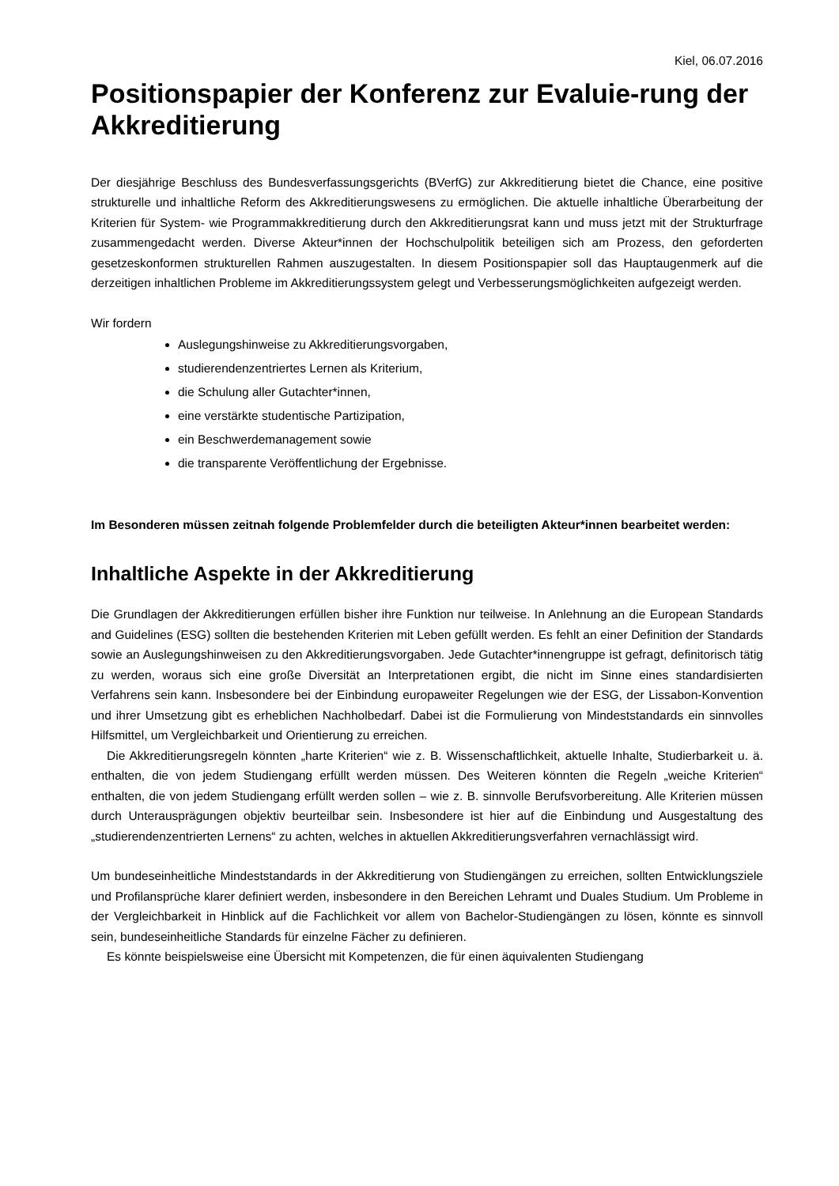Kiel, 06.07.2016
Positionspapier der Konferenz zur Evaluie-rung der Akkreditierung
Der diesjährige Beschluss des Bundesverfassungsgerichts (BVerfG) zur Akkreditierung bietet die Chance, eine positive strukturelle und inhaltliche Reform des Akkreditierungswesens zu ermöglichen. Die aktuelle inhaltliche Überarbeitung der Kriterien für System- wie Programmakkreditierung durch den Akkreditierungsrat kann und muss jetzt mit der Strukturfrage zusammengedacht werden. Diverse Akteur*innen der Hochschulpolitik beteiligen sich am Prozess, den geforderten gesetzeskonformen strukturellen Rahmen auszugestalten. In diesem Positionspapier soll das Hauptaugenmerk auf die derzeitigen inhaltlichen Probleme im Akkreditierungssystem gelegt und Verbesserungsmöglichkeiten aufgezeigt werden.
Wir fordern
Auslegungshinweise zu Akkreditierungsvorgaben,
studierendenzentriertes Lernen als Kriterium,
die Schulung aller Gutachter*innen,
eine verstärkte studentische Partizipation,
ein Beschwerdemanagement sowie
die transparente Veröffentlichung der Ergebnisse.
Im Besonderen müssen zeitnah folgende Problemfelder durch die beteiligten Akteur*innen bearbeitet werden:
Inhaltliche Aspekte in der Akkreditierung
Die Grundlagen der Akkreditierungen erfüllen bisher ihre Funktion nur teilweise. In Anlehnung an die European Standards and Guidelines (ESG) sollten die bestehenden Kriterien mit Leben gefüllt werden. Es fehlt an einer Definition der Standards sowie an Auslegungshinweisen zu den Akkreditierungsvorgaben. Jede Gutachter*innengruppe ist gefragt, definitorisch tätig zu werden, woraus sich eine große Diversität an Interpretationen ergibt, die nicht im Sinne eines standardisierten Verfahrens sein kann. Insbesondere bei der Einbindung europaweiter Regelungen wie der ESG, der Lissabon-Konvention und ihrer Umsetzung gibt es erheblichen Nachholbedarf. Dabei ist die Formulierung von Mindeststandards ein sinnvolles Hilfsmittel, um Vergleichbarkeit und Orientierung zu erreichen.
Die Akkreditierungsregeln könnten „harte Kriterien“ wie z. B. Wissenschaftlichkeit, aktuelle Inhalte, Studierbarkeit u. ä. enthalten, die von jedem Studiengang erfüllt werden müssen. Des Weiteren könnten die Regeln „weiche Kriterien“ enthalten, die von jedem Studiengang erfüllt werden sollen – wie z. B. sinnvolle Berufsvorbereitung. Alle Kriterien müssen durch Unterausprägungen objektiv beurteilbar sein. Insbesondere ist hier auf die Einbindung und Ausgestaltung des „studierendenzentrierten Lernens“ zu achten, welches in aktuellen Akkreditierungsverfahren vernachlässigt wird.
Um bundeseinheitliche Mindeststandards in der Akkreditierung von Studiengängen zu erreichen, sollten Entwicklungsziele und Profilansprüche klarer definiert werden, insbesondere in den Bereichen Lehramt und Duales Studium. Um Probleme in der Vergleichbarkeit in Hinblick auf die Fachlichkeit vor allem von Bachelor-Studiengängen zu lösen, könnte es sinnvoll sein, bundeseinheitliche Standards für einzelne Fächer zu definieren.
Es könnte beispielsweise eine Übersicht mit Kompetenzen, die für einen äquivalenten Studiengang